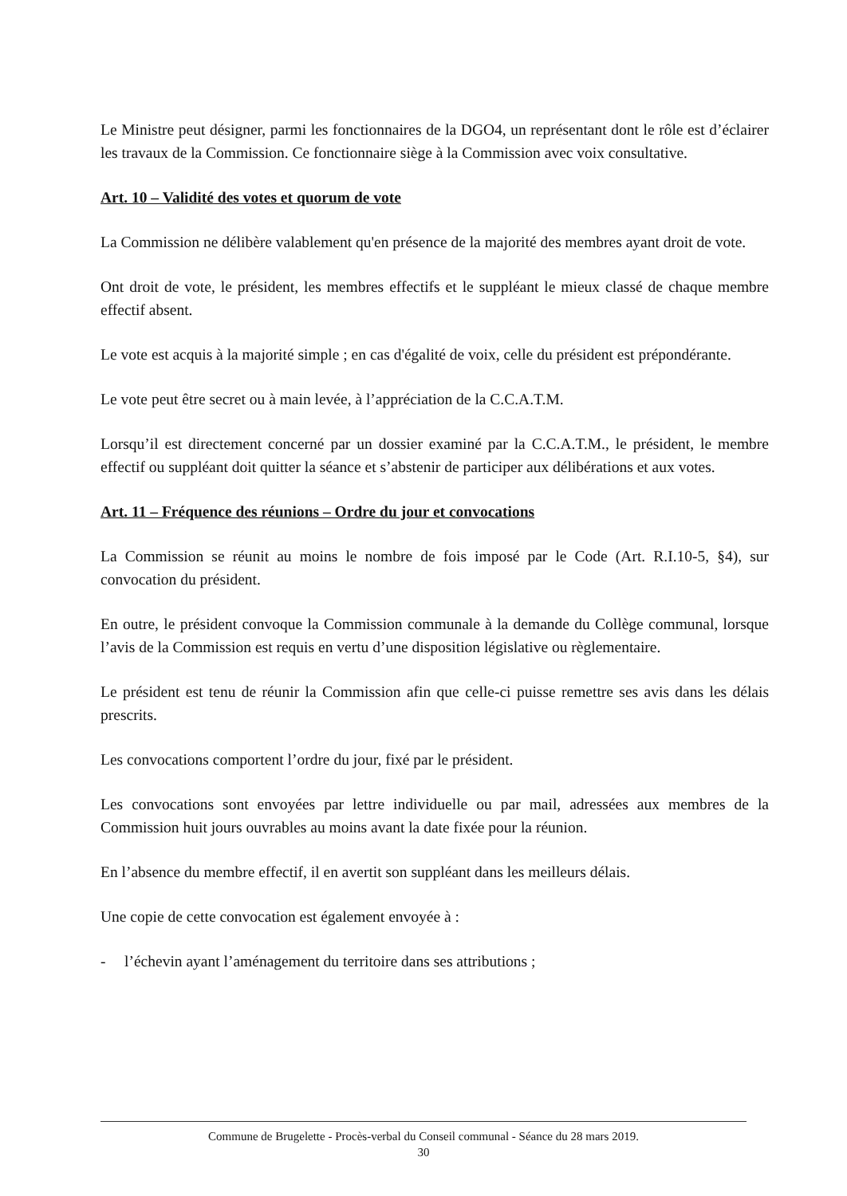Le Ministre peut désigner, parmi les fonctionnaires de la DGO4, un représentant dont le rôle est d’éclairer les travaux de la Commission. Ce fonctionnaire siège à la Commission avec voix consultative.
Art. 10 – Validité des votes et quorum de vote
La Commission ne délibère valablement qu'en présence de la majorité des membres ayant droit de vote.
Ont droit de vote, le président, les membres effectifs et le suppléant le mieux classé de chaque membre effectif absent.
Le vote est acquis à la majorité simple ; en cas d'égalité de voix, celle du président est prépondérante.
Le vote peut être secret ou à main levée, à l’appréciation de la C.C.A.T.M.
Lorsqu’il est directement concerné par un dossier examiné par la C.C.A.T.M., le président, le membre effectif ou suppléant doit quitter la séance et s’abstenir de participer aux délibérations et aux votes.
Art. 11 – Fréquence des réunions – Ordre du jour et convocations
La Commission se réunit au moins le nombre de fois imposé par le Code (Art. R.I.10-5, §4), sur convocation du président.
En outre, le président convoque la Commission communale à la demande du Collège communal, lorsque l’avis de la Commission est requis en vertu d’une disposition législative ou règlementaire.
Le président est tenu de réunir la Commission afin que celle-ci puisse remettre ses avis dans les délais prescrits.
Les convocations comportent l’ordre du jour, fixé par le président.
Les convocations sont envoyées par lettre individuelle ou par mail, adressées aux membres de la Commission huit jours ouvrables au moins avant la date fixée pour la réunion.
En l’absence du membre effectif, il en avertit son suppléant dans les meilleurs délais.
Une copie de cette convocation est également envoyée à :
- l’échevin ayant l’aménagement du territoire dans ses attributions ;
Commune de Brugelette - Procès-verbal du Conseil communal - Séance du 28 mars 2019.
30